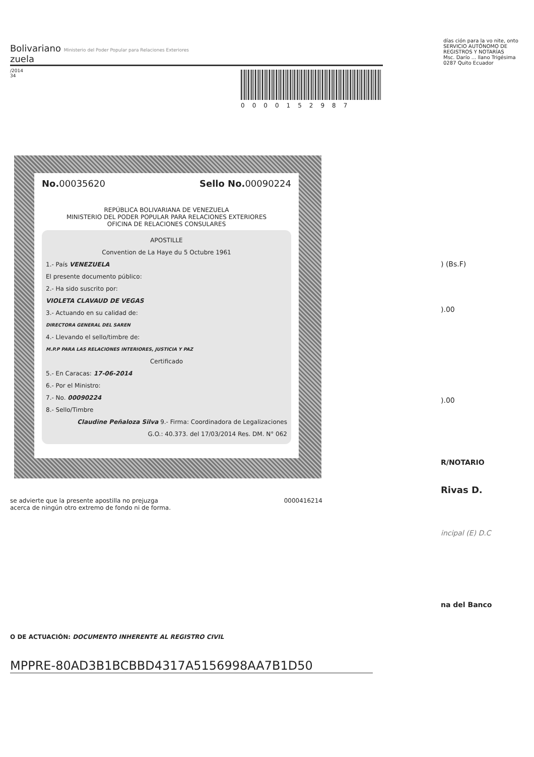Bolivariano Ministerio del Poder Popular para Relaciones Exteriores
zuela
/2014
34
0000152987
días ción para la vo nite, onto
SERVICIO AUTÓNOMO DE REGISTROS Y NOTARÍAS
Msc. Darío ... llano Trigésima 0287 Quito Ecuador
No. 00035620 Sello No. 00090224
REPÚBLICA BOLIVARIANA DE VENEZUELA
MINISTERIO DEL PODER POPULAR PARA RELACIONES EXTERIORES
OFICINA DE RELACIONES CONSULARES
APOSTILLE
Convention de La Haye du 5 Octubre 1961
1.- País VENEZUELA
El presente documento público:
2.- Ha sido suscrito por:
VIOLETA CLAVAUD DE VEGAS
3.- Actuando en su calidad de:
DIRECTORA GENERAL DEL SAREN
4.- Llevando el sello/timbre de:
M.P.P PARA LAS RELACIONES INTERIORES, JUSTICIA Y PAZ
Certificado
5.- En Caracas: 17-06-2014
6.- Por el Ministro:
7.- No. 00090224
8.- Sello/Timbre
Claudine Peñaloza Silva 9.- Firma: Coordinadora de Legalizaciones
G.O.: 40.373. del 17/03/2014 Res. DM. N° 062
se advierte que la presente apostilla no prejuzga
acerca de ningún otro extremo de fondo ni de forma. 0000416214
) (Bs.F)
).00
).00
R/NOTARIO
Rivas D.
incipal (E) D.C
na del Banco
O DE ACTUACIÓN: DOCUMENTO INHERENTE AL REGISTRO CIVIL
MPPRE-80AD3B1BCBBD4317A5156998AA7B1D50